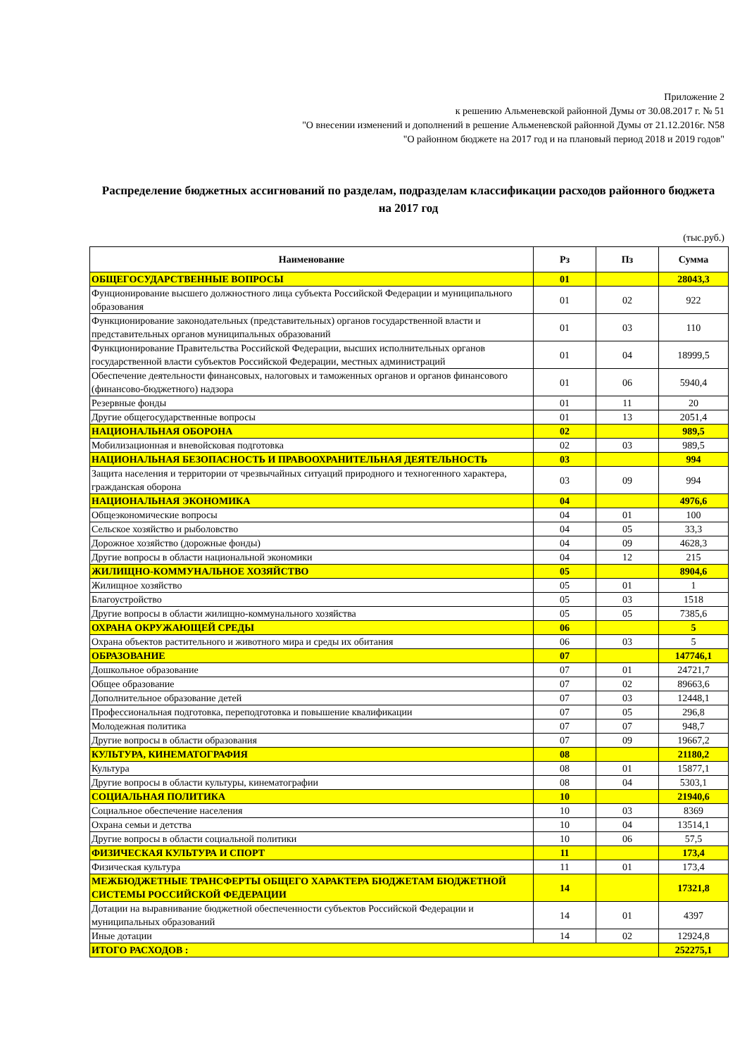Приложение 2
к решению Альменевской районной Думы от 30.08.2017 г. № 51
"О внесении изменений и дополнений в решение Альменевской районной Думы от 21.12.2016г. N58
"О районном бюджете на 2017 год и на плановый период 2018 и 2019 годов"
Распределение бюджетных ассигнований по разделам, подразделам классификации расходов районного бюджета на 2017 год
(тыс.руб.)
| Наименование | Рз | Пз | Сумма |
| --- | --- | --- | --- |
| ОБЩЕГОСУДАРСТВЕННЫЕ ВОПРОСЫ | 01 | | 28043,3 |
| Фунционирование высшего должностного лица субъекта Российской Федерации и муниципального образования | 01 | 02 | 922 |
| Функционирование законодательных (представительных) органов государственной власти и представительных органов муниципальных образований | 01 | 03 | 110 |
| Функционирование Правительства Российской Федерации, высших исполнительных органов государственной власти субъектов Российской Федерации, местных администраций | 01 | 04 | 18999,5 |
| Обеспечение деятельности финансовых, налоговых и таможенных органов и органов финансового (финансово-бюджетного) надзора | 01 | 06 | 5940,4 |
| Резервные фонды | 01 | 11 | 20 |
| Другие общегосударственные вопросы | 01 | 13 | 2051,4 |
| НАЦИОНАЛЬНАЯ ОБОРОНА | 02 | | 989,5 |
| Мобилизационная и вневойсковая подготовка | 02 | 03 | 989,5 |
| НАЦИОНАЛЬНАЯ БЕЗОПАСНОСТЬ И ПРАВООХРАНИТЕЛЬНАЯ ДЕЯТЕЛЬНОСТЬ | 03 | | 994 |
| Защита населения и территории от чрезвычайных ситуаций природного и техногенного характера, гражданская оборона | 03 | 09 | 994 |
| НАЦИОНАЛЬНАЯ ЭКОНОМИКА | 04 | | 4976,6 |
| Общеэкономические вопросы | 04 | 01 | 100 |
| Сельское хозяйство и рыболовство | 04 | 05 | 33,3 |
| Дорожное хозяйство (дорожные фонды) | 04 | 09 | 4628,3 |
| Другие вопросы в области национальной экономики | 04 | 12 | 215 |
| ЖИЛИЩНО-КОММУНАЛЬНОЕ ХОЗЯЙСТВО | 05 | | 8904,6 |
| Жилищное хозяйство | 05 | 01 | 1 |
| Благоустройство | 05 | 03 | 1518 |
| Другие вопросы в области жилищно-коммунального хозяйства | 05 | 05 | 7385,6 |
| ОХРАНА ОКРУЖАЮЩЕЙ СРЕДЫ | 06 | | 5 |
| Охрана объектов растительного и животного мира и среды их обитания | 06 | 03 | 5 |
| ОБРАЗОВАНИЕ | 07 | | 147746,1 |
| Дошкольное образование | 07 | 01 | 24721,7 |
| Общее образование | 07 | 02 | 89663,6 |
| Дополнительное образование детей | 07 | 03 | 12448,1 |
| Профессиональная подготовка, переподготовка и повышение квалификации | 07 | 05 | 296,8 |
| Молодежная политика | 07 | 07 | 948,7 |
| Другие вопросы в области образования | 07 | 09 | 19667,2 |
| КУЛЬТУРА, КИНЕМАТОГРАФИЯ | 08 | | 21180,2 |
| Культура | 08 | 01 | 15877,1 |
| Другие вопросы в области культуры, кинематографии | 08 | 04 | 5303,1 |
| СОЦИАЛЬНАЯ ПОЛИТИКА | 10 | | 21940,6 |
| Социальное обеспечение населения | 10 | 03 | 8369 |
| Охрана семьи и детства | 10 | 04 | 13514,1 |
| Другие вопросы в области социальной политики | 10 | 06 | 57,5 |
| ФИЗИЧЕСКАЯ КУЛЬТУРА И СПОРТ | 11 | | 173,4 |
| Физическая культура | 11 | 01 | 173,4 |
| МЕЖБЮДЖЕТНЫЕ ТРАНСФЕРТЫ ОБЩЕГО ХАРАКТЕРА БЮДЖЕТАМ БЮДЖЕТНОЙ СИСТЕМЫ РОССИЙСКОЙ ФЕДЕРАЦИИ | 14 | | 17321,8 |
| Дотации на выравнивание бюджетной обеспеченности субъектов Российской Федерации и муниципальных образований | 14 | 01 | 4397 |
| Иные дотации | 14 | 02 | 12924,8 |
| ИТОГО РАСХОДОВ : | | | 252275,1 |